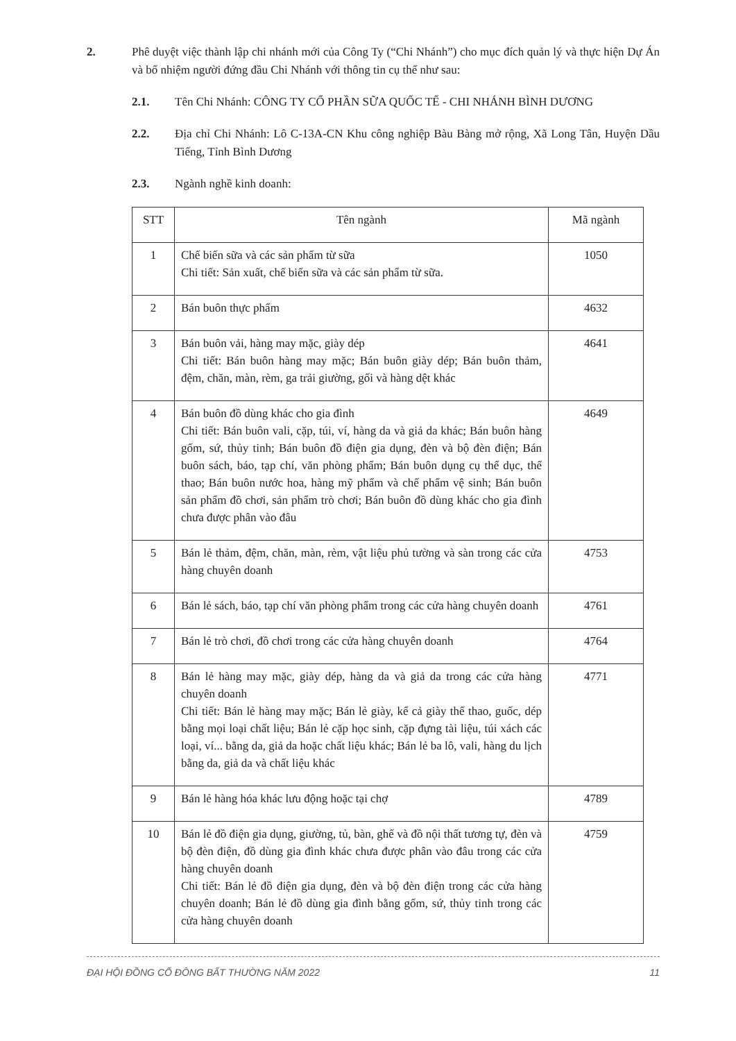2. Phê duyệt việc thành lập chi nhánh mới của Công Ty (“Chi Nhánh”) cho mục đích quản lý và thực hiện Dự Án và bổ nhiệm người đứng đầu Chi Nhánh với thông tin cụ thể như sau:
2.1. Tên Chi Nhánh: CÔNG TY CỔ PHẦN SỮA QUỐC TẾ - CHI NHÁNH BÌNH DƯƠNG
2.2. Địa chỉ Chi Nhánh: Lô C-13A-CN Khu công nghiệp Bàu Bàng mở rộng, Xã Long Tân, Huyện Dầu Tiếng, Tỉnh Bình Dương
2.3. Ngành nghề kinh doanh:
| STT | Tên ngành | Mã ngành |
| --- | --- | --- |
| 1 | Chế biến sữa và các sản phẩm từ sữa Chi tiết: Sản xuất, chế biến sữa và các sản phẩm từ sữa. | 1050 |
| 2 | Bán buôn thực phẩm | 4632 |
| 3 | Bán buôn vải, hàng may mặc, giày dép Chi tiết: Bán buôn hàng may mặc; Bán buôn giày dép; Bán buôn thảm, đệm, chăn, màn, rèm, ga trải giường, gối và hàng dệt khác | 4641 |
| 4 | Bán buôn đồ dùng khác cho gia đình Chi tiết: Bán buôn vali, cặp, túi, ví, hàng da và giả da khác; Bán buôn hàng gốm, sứ, thủy tinh; Bán buôn đồ điện gia dụng, đèn và bộ đèn điện; Bán buôn sách, báo, tạp chí, văn phòng phẩm; Bán buôn dụng cụ thể dục, thể thao; Bán buôn nước hoa, hàng mỹ phẩm và chế phẩm vệ sinh; Bán buôn sản phẩm đồ chơi, sản phẩm trò chơi; Bán buôn đồ dùng khác cho gia đình chưa được phân vào đâu | 4649 |
| 5 | Bán lẻ thảm, đệm, chăn, màn, rèm, vật liệu phủ tường và sàn trong các cửa hàng chuyên doanh | 4753 |
| 6 | Bán lẻ sách, báo, tạp chí văn phòng phẩm trong các cửa hàng chuyên doanh | 4761 |
| 7 | Bán lẻ trò chơi, đồ chơi trong các cửa hàng chuyên doanh | 4764 |
| 8 | Bán lẻ hàng may mặc, giày dép, hàng da và giả da trong các cửa hàng chuyên doanh Chi tiết: Bán lẻ hàng may mặc; Bán lẻ giày, kể cả giày thể thao, guốc, dép bằng mọi loại chất liệu; Bán lẻ cặp học sinh, cặp đựng tài liệu, túi xách các loại, ví... bằng da, giả da hoặc chất liệu khác; Bán lẻ ba lô, vali, hàng du lịch bằng da, giả da và chất liệu khác | 4771 |
| 9 | Bán lẻ hàng hóa khác lưu động hoặc tại chợ | 4789 |
| 10 | Bán lẻ đồ điện gia dụng, giường, tủ, bàn, ghế và đồ nội thất tương tự, đèn và bộ đèn điện, đồ dùng gia đình khác chưa được phân vào đâu trong các cửa hàng chuyên doanh Chi tiết: Bán lẻ đồ điện gia dụng, đèn và bộ đèn điện trong các cửa hàng chuyên doanh; Bán lẻ đồ dùng gia đình bằng gốm, sứ, thủy tinh trong các cửa hàng chuyên doanh | 4759 |
ĐẠI HỘI ĐỒNG CỔ ĐÔNG BẤT THƯỜNG NĂM 2022 11